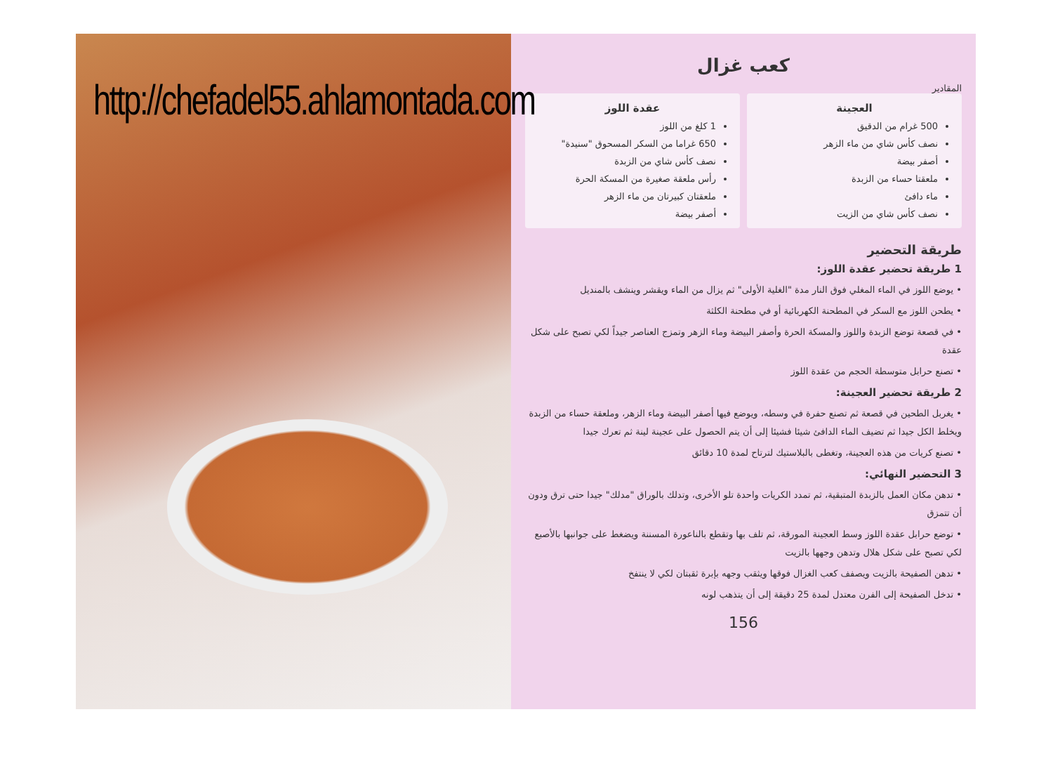http://chefadel55.ahlamontada.com
كعب غزال
المقادير
العجينة
500 غرام من الدقيق
نصف كأس شاي من ماء الزهر
أصفر بيضة
ملعقتا حساء من الزبدة
ماء دافئ
نصف كأس شاي من الزيت
عقدة اللوز
1 كلغ من اللوز
650 غراما من السكر المسحوق "سنيدة"
نصف كأس شاي من الزبدة
رأس ملعقة صغيرة من المسكة الحرة
ملعقتان كبيرتان من ماء الزهر
أصفر بيضة
طريقة التحضير
1 طريقة تحضير عقدة اللوز:
• يوضع اللوز في الماء المغلي فوق النار مدة "الغلية الأولى" ثم يزال من الماء ويقشر وينشف بالمنديل
• يطحن اللوز مع السكر في المطحنة الكهربائية أو في مطحنة الكلثة
• في قصعة توضع الزبدة واللوز والمسكة الحرة وأصفر البيضة وماء الزهر وتمزج العناصر جيداً لكي تصبح على شكل عقدة
• تصنع حرابل متوسطة الحجم من عقدة اللوز
2 طريقة تحضير العجينة:
• يغربل الطحين في قصعة ثم تصنع حفرة في وسطه، ويوضع فيها أصفر البيضة وماء الزهر، وملعقة حساء من الزبدة ويخلط الكل جيدا ثم تضيف الماء الدافئ شيئا فشيئا إلى أن يتم الحصول على عجينة لينة ثم تعرك جيدا
• تصنع كريات من هذه العجينة، وتغطى بالبلاستيك لترتاح لمدة 10 دقائق
3 التحضير النهائي:
• تدهن مكان العمل بالزبدة المتبقية، ثم تمدد الكريات واحدة تلو الأخرى، وتدلك بالوراق "مدلك" جيدا حتى ترق ودون أن تتمزق
• توضع حرابل عقدة اللوز وسط العجينة المورقة، ثم تلف بها وتقطع بالناعورة المسننة ويضغط على جوانبها بالأصبع لكي تصبح على شكل هلال وتدهن وجهها بالزيت
• تدهن الصفيحة بالزيت ويصفف كعب الغزال فوقها ويثقب وجهه بإبرة ثقبتان لكي لا ينتفخ
• تدخل الصفيحة إلى الفرن معتدل لمدة 25 دقيقة إلى أن يتذهب لونه
156